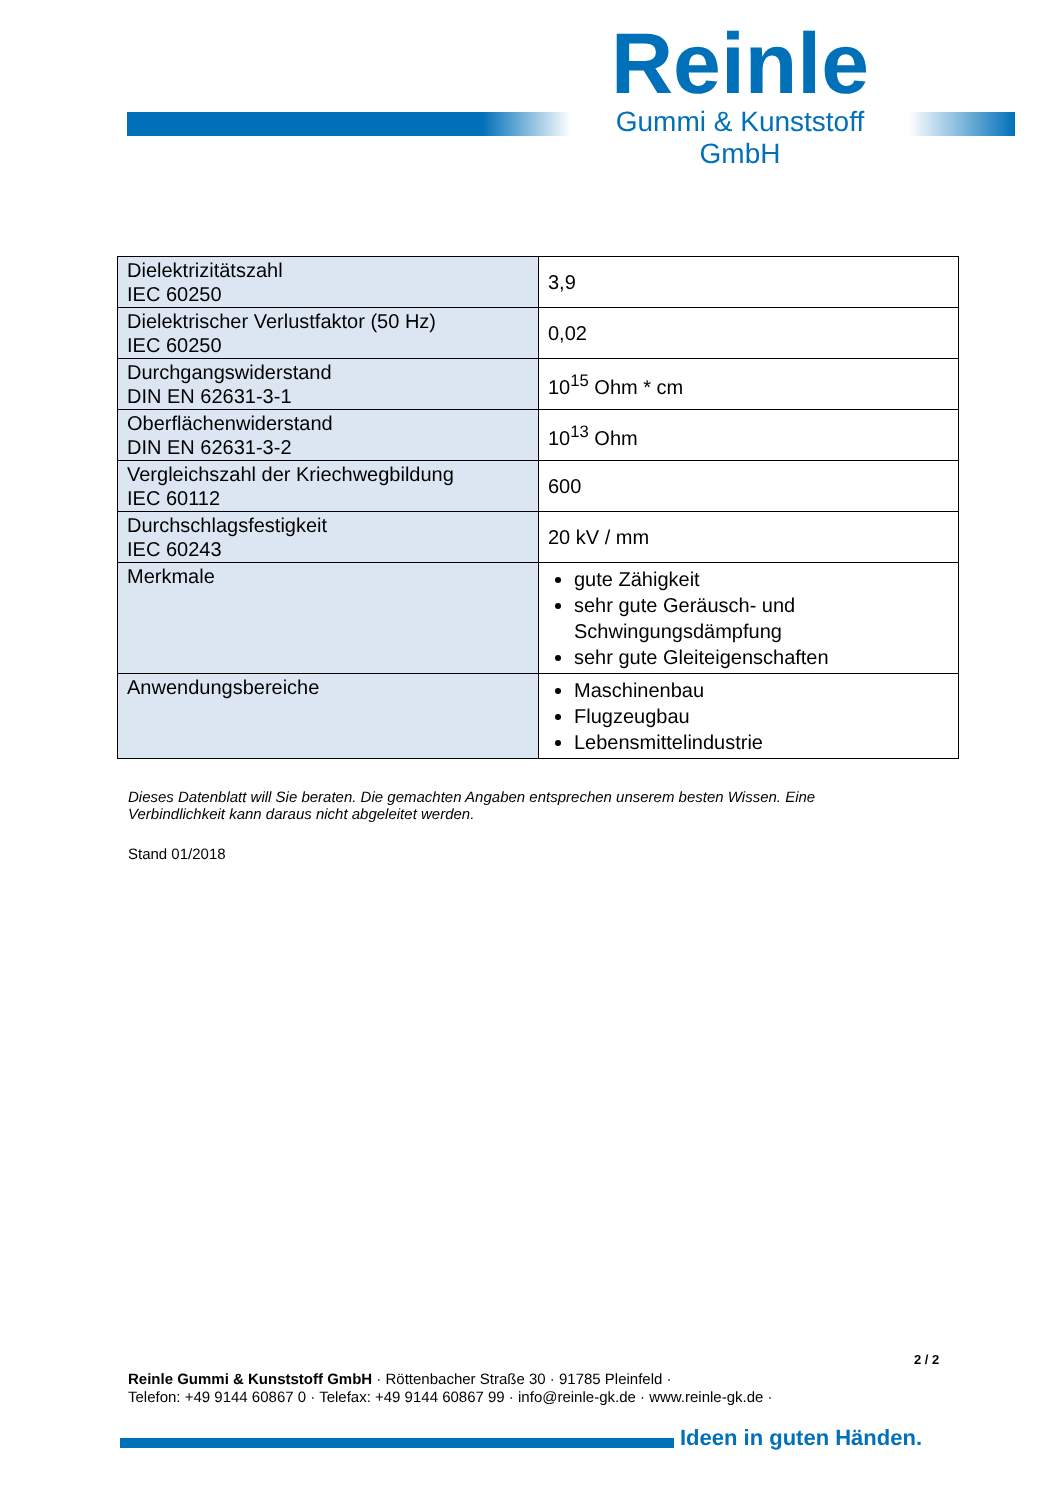Reinle
Gummi & Kunststoff GmbH
| Dielektrizitätszahl IEC 60250 | 3,9 |
| Dielektrischer Verlustfaktor (50 Hz) IEC 60250 | 0,02 |
| Durchgangswiderstand DIN EN 62631-3-1 | 10<sup>15</sup> Ohm * cm |
| Oberflächenwiderstand DIN EN 62631-3-2 | 10<sup>13</sup> Ohm |
| Vergleichszahl der Kriechwegbildung IEC 60112 | 600 |
| Durchschlagsfestigkeit IEC 60243 | 20 kV / mm |
| Merkmale | gute Zähigkeit sehr gute Geräusch- und Schwingungsdämpfung sehr gute Gleiteigenschaften |
| Anwendungsbereiche | Maschinenbau Flugzeugbau Lebensmittelindustrie |
Dieses Datenblatt will Sie beraten. Die gemachten Angaben entsprechen unserem besten Wissen. Eine Verbindlichkeit kann daraus nicht abgeleitet werden.
Stand 01/2018
2 / 2
Reinle Gummi & Kunststoff GmbH · Röttenbacher Straße 30 · 91785 Pleinfeld ·
Telefon: +49 9144 60867 0 · Telefax: +49 9144 60867 99 · info@reinle-gk.de · www.reinle-gk.de ·
Ideen in guten Händen.